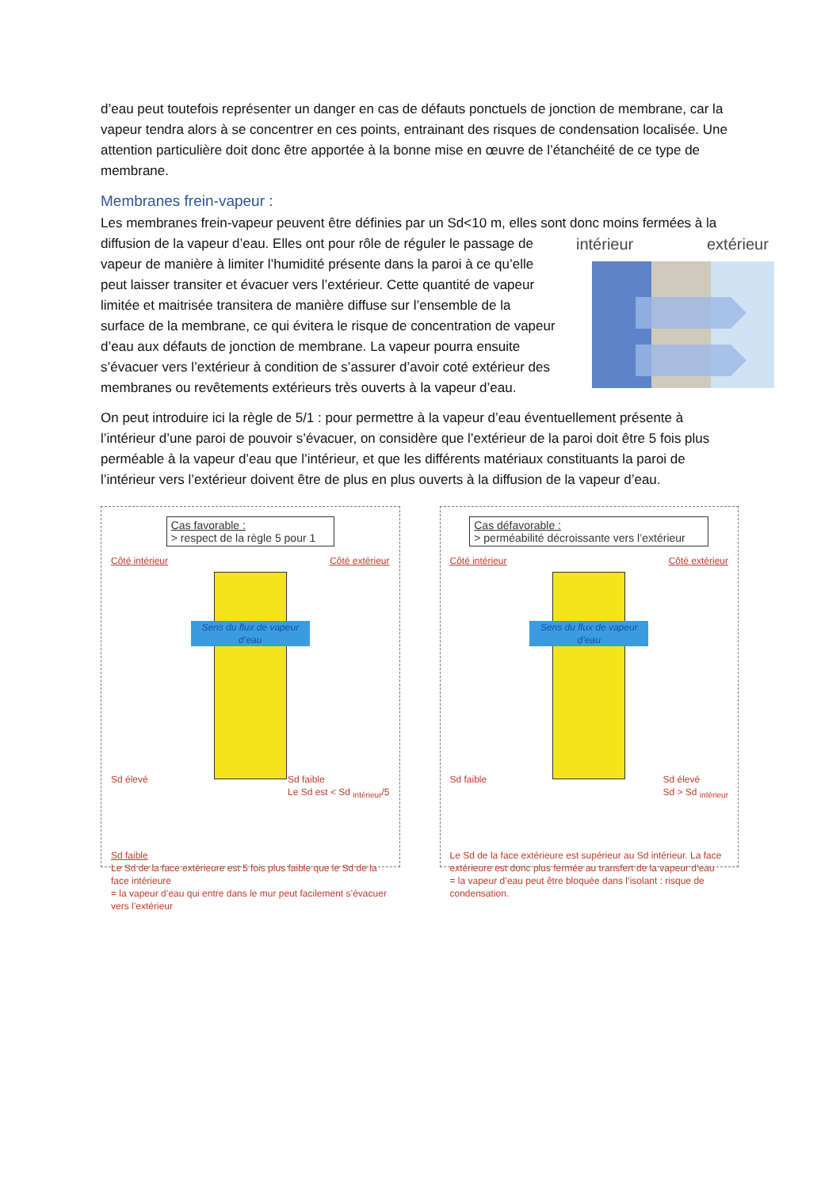d’eau peut toutefois représenter un danger en cas de défauts ponctuels de jonction de membrane, car la vapeur tendra alors à se concentrer en ces points, entrainant des risques de condensation localisée. Une attention particulière doit donc être apportée à la bonne mise en œuvre de l’étanchéité de ce type de membrane.
Membranes frein-vapeur :
Les membranes frein-vapeur peuvent être définies par un Sd<10 m, elles sont donc moins fermées à
intérieur
extérieur
la diffusion de la vapeur d’eau. Elles ont pour rôle de réguler le passage de vapeur de manière à limiter l’humidité présente dans la paroi à ce qu’elle peut laisser transiter et évacuer vers l’extérieur. Cette quantité de vapeur limitée et maitrisée transitera de manière diffuse sur l’ensemble de la surface de la membrane, ce qui évitera le risque de concentration de vapeur d’eau aux défauts de jonction de membrane. La vapeur pourra ensuite s’évacuer vers l’extérieur à condition de s’assurer d’avoir coté extérieur des membranes ou revêtements extérieurs très ouverts à la vapeur d’eau.
On peut introduire ici la règle de 5/1 : pour permettre à la vapeur d’eau éventuellement présente à l’intérieur d’une paroi de pouvoir s’évacuer, on considère que l’extérieur de la paroi doit être 5 fois plus perméable à la vapeur d’eau que l’intérieur, et que les différents matériaux constituants la paroi de l’intérieur vers l’extérieur doivent être de plus en plus ouverts à la diffusion de la vapeur d’eau.
Cas favorable :
> respect de la règle 5 pour 1
Côté intérieur Côté extérieur
Sens du flux de vapeur d’eau
Sd élevé Sd faible
Le Sd est < Sd <sub>intérieur</sub>/5
Sd faible
Le Sd de la face extérieure est 5 fois plus faible que le Sd de la face intérieure
= la vapeur d’eau qui entre dans le mur peut facilement s’évacuer vers l’extérieur
Cas défavorable :
> perméabilité décroissante vers l’extérieur
Côté intérieur Côté extérieur
Sens du flux de vapeur d’eau
Sd faible Sd élevé
Sd > Sd <sub>intérieur</sub>
Le Sd de la face extérieure est supérieur au Sd intérieur. La face extérieure est donc plus fermée au transfert de la vapeur d’eau
= la vapeur d’eau peut être bloquée dans l’isolant : risque de condensation.